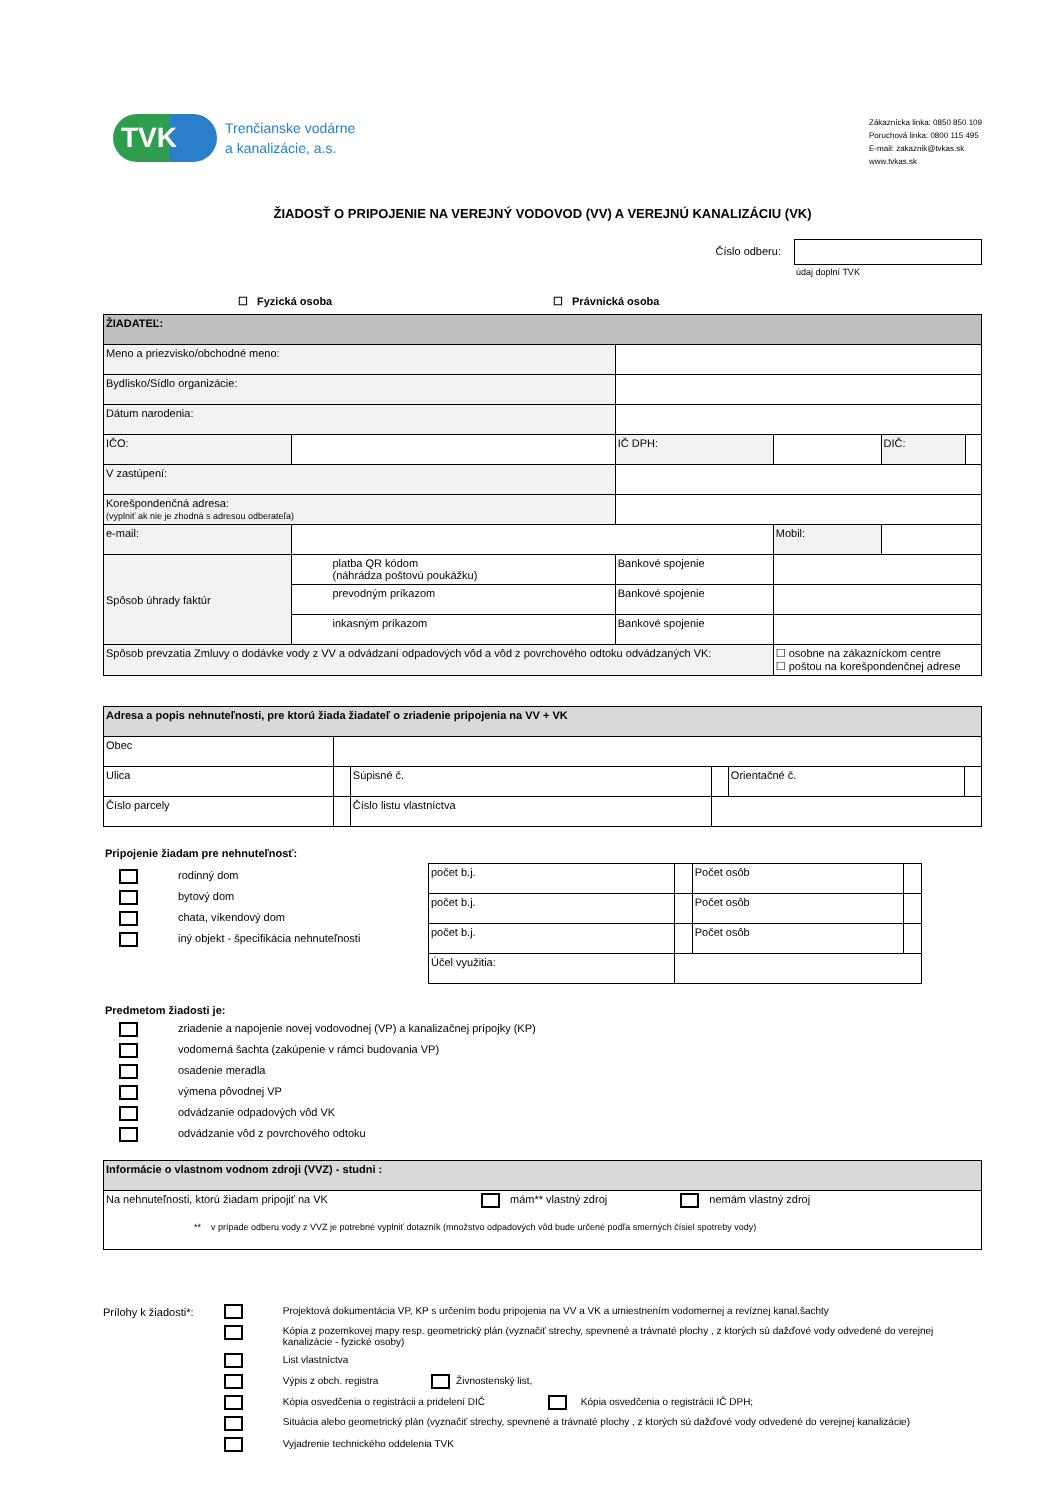TVK
Trenčianske vodárne
a kanalizácie, a.s.
Zákaznícka linka: 0850 850 109
Poruchová linka: 0800 115 495
E-mail: zakaznik@tvkas.sk
www.tvkas.sk
ŽIADOSŤ O PRIPOJENIE NA VEREJNÝ VODOVOD (VV) A VEREJNÚ KANALIZÁCIU (VK)
Číslo odberu:
údaj doplní TVK
☐ Fyzická osoba ☐ Právnická osoba
| ŽIADATEĽ: | | | | | | | |
| Meno a priezvisko/obchodné meno: | | | | | | | |
| Bydlisko/Sídlo organizácie: | | | | | | | |
| Dátum narodenia: | | | | | | | |
| IČO: | | | IČ DPH: | | | DIČ: | |
| V zastúpení: | | | | | | | |
| Korešpondenčná adresa: (vyplniť ak nie je zhodná s adresou odberateľa) | | | | | | | |
| e-mail: | | | | | Mobil: | | |
| Spôsob úhrady faktúr | | platba QR kódom (náhrádza poštovú poukážku) | Bankové spojenie | | | | |
| | | prevodným príkazom | Bankové spojenie | | | | |
| | | inkasným príkazom | Bankové spojenie | | | | |
| Spôsob prevzatia Zmluvy o dodávke vody z VV a odvádzaní odpadových vôd a vôd z povrchového odtoku odvádzaných VK: | | | | ☐ osobne na zákazníckom centre ☐ poštou na korešpondenčnej adrese | | | |
| Adresa a popis nehnuteľnosti, pre ktorú žiada žiadateľ o zriadenie pripojenia na VV + VK | | | | | |
| Obec | | | | | |
| Ulica | | Súpisné č. | | Orientačné č. | |
| Číslo parcely | | Číslo listu vlastníctva | | | |
Pripojenie žiadam pre nehnuteľnosť:
rodinný dom
bytový dom
chata, víkendový dom
iný objekt - špecifikácia nehnuteľnosti
| počet b.j. | | Počet osôb | |
| počet b.j. | | Počet osôb | |
| počet b.j. | | Počet osôb | |
| Účel využitia: | | | |
Predmetom žiadosti je:
zriadenie a napojenie novej vodovodnej (VP) a kanalizačnej prípojky (KP)
vodomerná šachta (zakúpenie v rámci budovania VP)
osadenie meradla
výmena pôvodnej VP
odvádzanie odpadových vôd VK
odvádzanie vôd z povrchového odtoku
| Informácie o vlastnom vodnom zdroji (VVZ) - studni : |
| Na nehnuteľnosti, ktorú žiadam pripojiť na VK mám** vlastný zdroj nemám vlastný zdroj |
| ** v prípade odberu vody z VVZ je potrebné vyplniť dotazník (množstvo odpadových vôd bude určené podľa smerných čísiel spotreby vody) |
Prílohy k žiadosti*:
Projektová dokumentácia VP, KP s určením bodu pripojenia na VV a VK a umiestnením vodomernej a revíznej kanal.šachty
Kópia z pozemkovej mapy resp. geometrický plán (vyznačiť strechy, spevnené a trávnaté plochy , z ktorých sú dažďové vody odvedené do verejnej kanalizácie - fyzické osoby)
List vlastníctva
Výpis z obch. registra Živnostenský list,
Kópia osvedčenia o registrácii a pridelení DIČ Kópia osvedčenia o registrácii IČ DPH;
Situácia alebo geometrický plán (vyznačiť strechy, spevnené a trávnaté plochy , z ktorých sú dažďové vody odvedené do verejnej kanalizácie)
Vyjadrenie technického oddelenia TVK